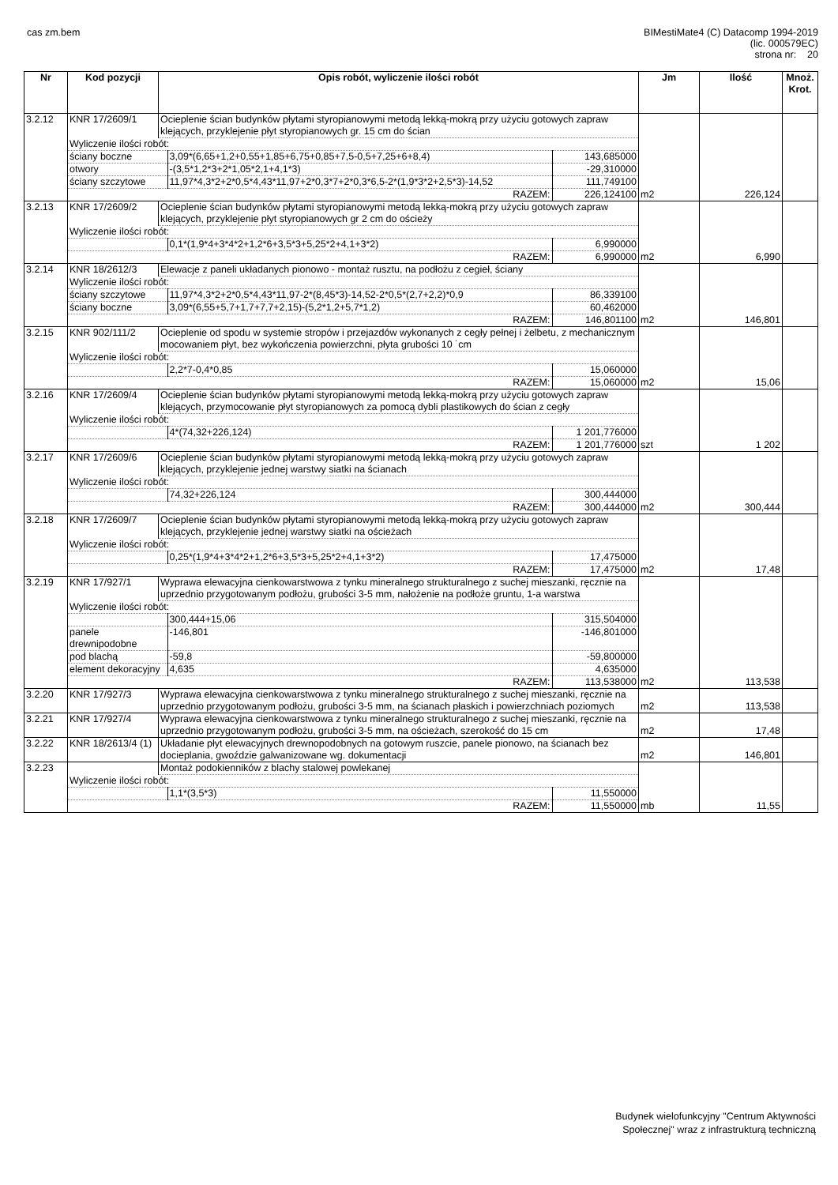cas zm.bem
BIMestiMate4 (C) Datacomp 1994-2019
(lic. 000579EC)
strona nr: 20
| Nr | Kod pozycji | Opis robót, wyliczenie ilości robót | | | Jm | Ilość | Mnoż. Krot. |
| --- | --- | --- | --- | --- | --- | --- | --- |
| 3.2.12 | KNR 17/2609/1 | Ocieplenie ścian budynków płytami styropianowymi metodą lekką-mokrą przy użyciu gotowych zapraw klejących, przyklejenie płyt styropianowych gr. 15 cm do ścian | | | | | |
| | Wyliczenie ilości robót: | | | | | | |
| | ściany boczne | | 3,09*(6,65+1,2+0,55+1,85+6,75+0,85+7,5-0,5+7,25+6+8,4) | 143,685000 | | | |
| | otwory | | -(3,5*1,2*3+2*1,05*2,1+4,1*3) | -29,310000 | | | |
| | ściany szczytowe | | 11,97*4,3*2+2*0,5*4,43*11,97+2*0,3*7+2*0,3*6,5-2*(1,9*3*2+2,5*3)-14,52 | 111,749100 | | | |
| | RAZEM: | | | 226,124100 | m2 | 226,124 | |
| 3.2.13 | KNR 17/2609/2 | Ocieplenie ścian budynków płytami styropianowymi metodą lekką-mokrą przy użyciu gotowych zapraw klejących, przyklejenie płyt styropianowych gr 2 cm do ościeży | | | | | |
| | Wyliczenie ilości robót: | | | | | | |
| | | | 0,1*(1,9*4+3*4*2+1,2*6+3,5*3+5,25*2+4,1+3*2) | 6,990000 | | | |
| | RAZEM: | | | 6,990000 | m2 | 6,990 | |
| 3.2.14 | KNR 18/2612/3 | Elewacje z paneli układanych pionowo - montaż rusztu, na podłożu z cegieł, ściany | | | | | |
| | Wyliczenie ilości robót: | | | | | | |
| | ściany szczytowe | | 11,97*4,3*2+2*0,5*4,43*11,97-2*(8,45*3)-14,52-2*0,5*(2,7+2,2)*0,9 | 86,339100 | | | |
| | ściany boczne | | 3,09*(6,55+5,7+1,7+7,7+2,15)-(5,2*1,2+5,7*1,2) | 60,462000 | | | |
| | RAZEM: | | | 146,801100 | m2 | 146,801 | |
| 3.2.15 | KNR 902/111/2 | Ocieplenie od spodu w systemie stropów i przejazdów wykonanych z cegły pełnej i żelbetu, z mechanicznym mocowaniem płyt, bez wykończenia powierzchni, płyta grubości 10 ˙cm | | | | | |
| | Wyliczenie ilości robót: | | | | | | |
| | | | 2,2*7-0,4*0,85 | 15,060000 | | | |
| | RAZEM: | | | 15,060000 | m2 | 15,06 | |
| 3.2.16 | KNR 17/2609/4 | Ocieplenie ścian budynków płytami styropianowymi metodą lekką-mokrą przy użyciu gotowych zapraw klejących, przymocowanie płyt styropianowych za pomocą dybli plastikowych do ścian z cegły | | | | | |
| | Wyliczenie ilości robót: | | | | | | |
| | | | 4*(74,32+226,124) | 1 201,776000 | | | |
| | RAZEM: | | | 1 201,776000 | szt | 1 202 | |
| 3.2.17 | KNR 17/2609/6 | Ocieplenie ścian budynków płytami styropianowymi metodą lekką-mokrą przy użyciu gotowych zapraw klejących, przyklejenie jednej warstwy siatki na ścianach | | | | | |
| | Wyliczenie ilości robót: | | | | | | |
| | | | 74,32+226,124 | 300,444000 | | | |
| | RAZEM: | | | 300,444000 | m2 | 300,444 | |
| 3.2.18 | KNR 17/2609/7 | Ocieplenie ścian budynków płytami styropianowymi metodą lekką-mokrą przy użyciu gotowych zapraw klejących, przyklejenie jednej warstwy siatki na ościeżach | | | | | |
| | Wyliczenie ilości robót: | | | | | | |
| | | | 0,25*(1,9*4+3*4*2+1,2*6+3,5*3+5,25*2+4,1+3*2) | 17,475000 | | | |
| | RAZEM: | | | 17,475000 | m2 | 17,48 | |
| 3.2.19 | KNR 17/927/1 | Wyprawa elewacyjna cienkowarstwowa z tynku mineralnego strukturalnego z suchej mieszanki, ręcznie na uprzednio przygotowanym podłożu, grubości 3-5 mm, nałożenie na podłoże gruntu, 1-a warstwa | | | | | |
| | Wyliczenie ilości robót: | | | | | | |
| | | | 300,444+15,06 | 315,504000 | | | |
| | panele drewnipodobne | | -146,801 | -146,801000 | | | |
| | pod blachą | | -59,8 | -59,800000 | | | |
| | element dekoracyjny | | 4,635 | 4,635000 | | | |
| | RAZEM: | | | 113,538000 | m2 | 113,538 | |
| 3.2.20 | KNR 17/927/3 | Wyprawa elewacyjna cienkowarstwowa z tynku mineralnego strukturalnego z suchej mieszanki, ręcznie na uprzednio przygotowanym podłożu, grubości 3-5 mm, na ścianach płaskich i powierzchniach poziomych | | | m2 | 113,538 | |
| 3.2.21 | KNR 17/927/4 | Wyprawa elewacyjna cienkowarstwowa z tynku mineralnego strukturalnego z suchej mieszanki, ręcznie na uprzednio przygotowanym podłożu, grubości 3-5 mm, na ościeżach, szerokość do 15 cm | | | m2 | 17,48 | |
| 3.2.22 | KNR 18/2613/4 (1) | Układanie płyt elewacyjnych drewnopodobnych na gotowym ruszcie, panele pionowo, na ścianach bez docieplania, gwoździe galwanizowane wg. dokumentacji | | | m2 | 146,801 | |
| 3.2.23 | | Montaż podokienników z blachy stalowej powlekanej | | | | | |
| | Wyliczenie ilości robót: | | | | | | |
| | | | 1,1*(3,5*3) | 11,550000 | | | |
| | RAZEM: | | | 11,550000 | mb | 11,55 | |
Budynek wielofunkcyjny "Centrum Aktywności
Społecznej" wraz z infrastrukturą techniczną